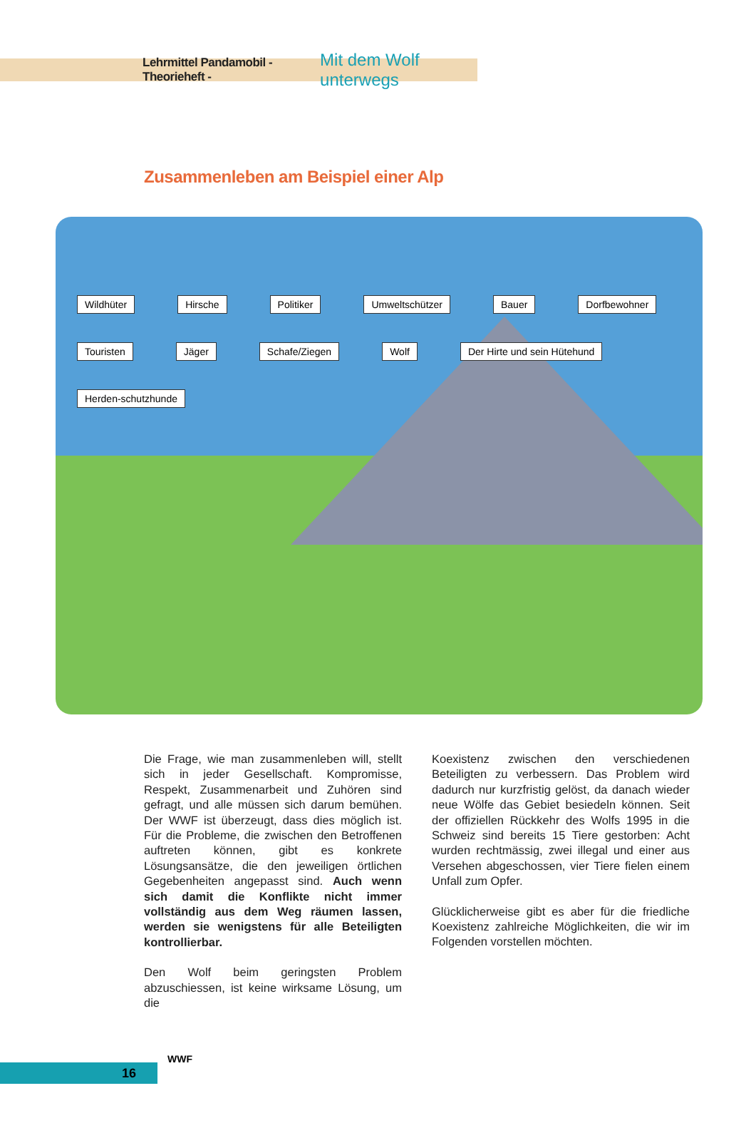Lehrmittel Pandamobil - Theorieheft - Mit dem Wolf unterwegs
Zusammenleben am Beispiel einer Alp
Wildhüter Hirsche Politiker Umweltschützer Bauer Dorfbewohner Touristen Jäger Schafe/Ziegen Wolf Der Hirte und sein Hütehund Herden-schutzhunde
Die Frage, wie man zusammenleben will, stellt sich in jeder Gesellschaft. Kompromisse, Respekt, Zusammenarbeit und Zuhören sind gefragt, und alle müssen sich darum bemühen. Der WWF ist überzeugt, dass dies möglich ist. Für die Probleme, die zwischen den Betroffenen auftreten können, gibt es konkrete Lösungsansätze, die den jeweiligen örtlichen Gegebenheiten angepasst sind. Auch wenn sich damit die Konflikte nicht immer vollständig aus dem Weg räumen lassen, werden sie wenigstens für alle Beteiligten kontrollierbar.
Den Wolf beim geringsten Problem abzuschiessen, ist keine wirksame Lösung, um die
Koexistenz zwischen den verschiedenen Beteiligten zu verbessern. Das Problem wird dadurch nur kurzfristig gelöst, da danach wieder neue Wölfe das Gebiet besiedeln können. Seit der offiziellen Rückkehr des Wolfs 1995 in die Schweiz sind bereits 15 Tiere gestorben: Acht wurden rechtmässig, zwei illegal und einer aus Versehen abgeschossen, vier Tiere fielen einem Unfall zum Opfer.
Glücklicherweise gibt es aber für die friedliche Koexistenz zahlreiche Möglichkeiten, die wir im Folgenden vorstellen möchten.
16
WWF